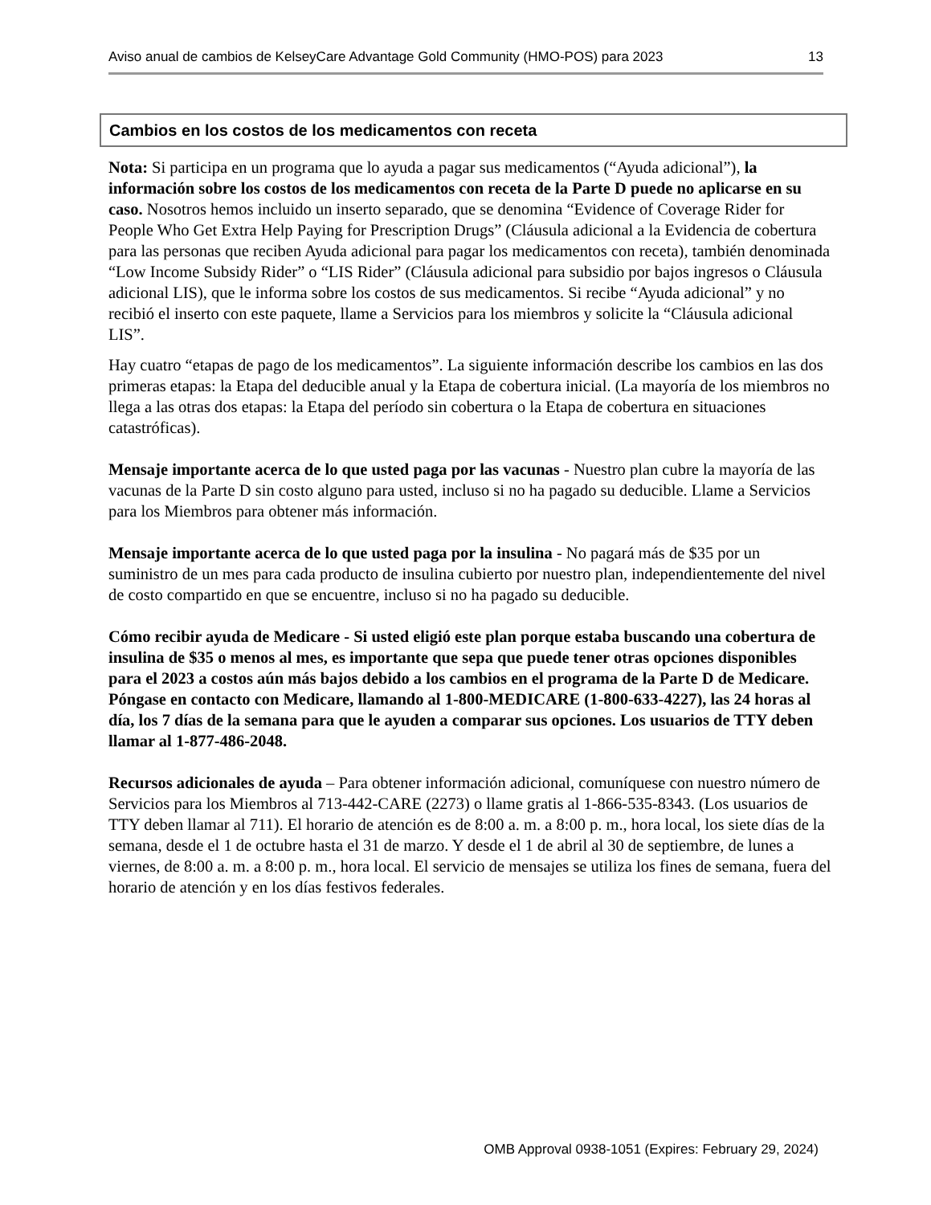Aviso anual de cambios de KelseyCare Advantage Gold Community (HMO-POS) para 2023 13
Cambios en los costos de los medicamentos con receta
Nota: Si participa en un programa que lo ayuda a pagar sus medicamentos (“Ayuda adicional”), la información sobre los costos de los medicamentos con receta de la Parte D puede no aplicarse en su caso. Nosotros hemos incluido un inserto separado, que se denomina “Evidence of Coverage Rider for People Who Get Extra Help Paying for Prescription Drugs” (Cláusula adicional a la Evidencia de cobertura para las personas que reciben Ayuda adicional para pagar los medicamentos con receta), también denominada “Low Income Subsidy Rider” o “LIS Rider” (Cláusula adicional para subsidio por bajos ingresos o Cláusula adicional LIS), que le informa sobre los costos de sus medicamentos. Si recibe “Ayuda adicional” y no recibió el inserto con este paquete, llame a Servicios para los miembros y solicite la “Cláusula adicional LIS”.
Hay cuatro “etapas de pago de los medicamentos”. La siguiente información describe los cambios en las dos primeras etapas: la Etapa del deducible anual y la Etapa de cobertura inicial. (La mayoría de los miembros no llega a las otras dos etapas: la Etapa del período sin cobertura o la Etapa de cobertura en situaciones catastróficas).
Mensaje importante acerca de lo que usted paga por las vacunas - Nuestro plan cubre la mayoría de las vacunas de la Parte D sin costo alguno para usted, incluso si no ha pagado su deducible. Llame a Servicios para los Miembros para obtener más información.
Mensaje importante acerca de lo que usted paga por la insulina - No pagará más de $35 por un suministro de un mes para cada producto de insulina cubierto por nuestro plan, independientemente del nivel de costo compartido en que se encuentre, incluso si no ha pagado su deducible.
Cómo recibir ayuda de Medicare - Si usted eligió este plan porque estaba buscando una cobertura de insulina de $35 o menos al mes, es importante que sepa que puede tener otras opciones disponibles para el 2023 a costos aún más bajos debido a los cambios en el programa de la Parte D de Medicare. Póngase en contacto con Medicare, llamando al 1-800-MEDICARE (1-800-633-4227), las 24 horas al día, los 7 días de la semana para que le ayuden a comparar sus opciones. Los usuarios de TTY deben llamar al 1-877-486-2048.
Recursos adicionales de ayuda – Para obtener información adicional, comuníquese con nuestro número de Servicios para los Miembros al 713-442-CARE (2273) o llame gratis al 1-866-535-8343. (Los usuarios de TTY deben llamar al 711). El horario de atención es de 8:00 a. m. a 8:00 p. m., hora local, los siete días de la semana, desde el 1 de octubre hasta el 31 de marzo. Y desde el 1 de abril al 30 de septiembre, de lunes a viernes, de 8:00 a. m. a 8:00 p. m., hora local. El servicio de mensajes se utiliza los fines de semana, fuera del horario de atención y en los días festivos federales.
OMB Approval 0938-1051 (Expires: February 29, 2024)